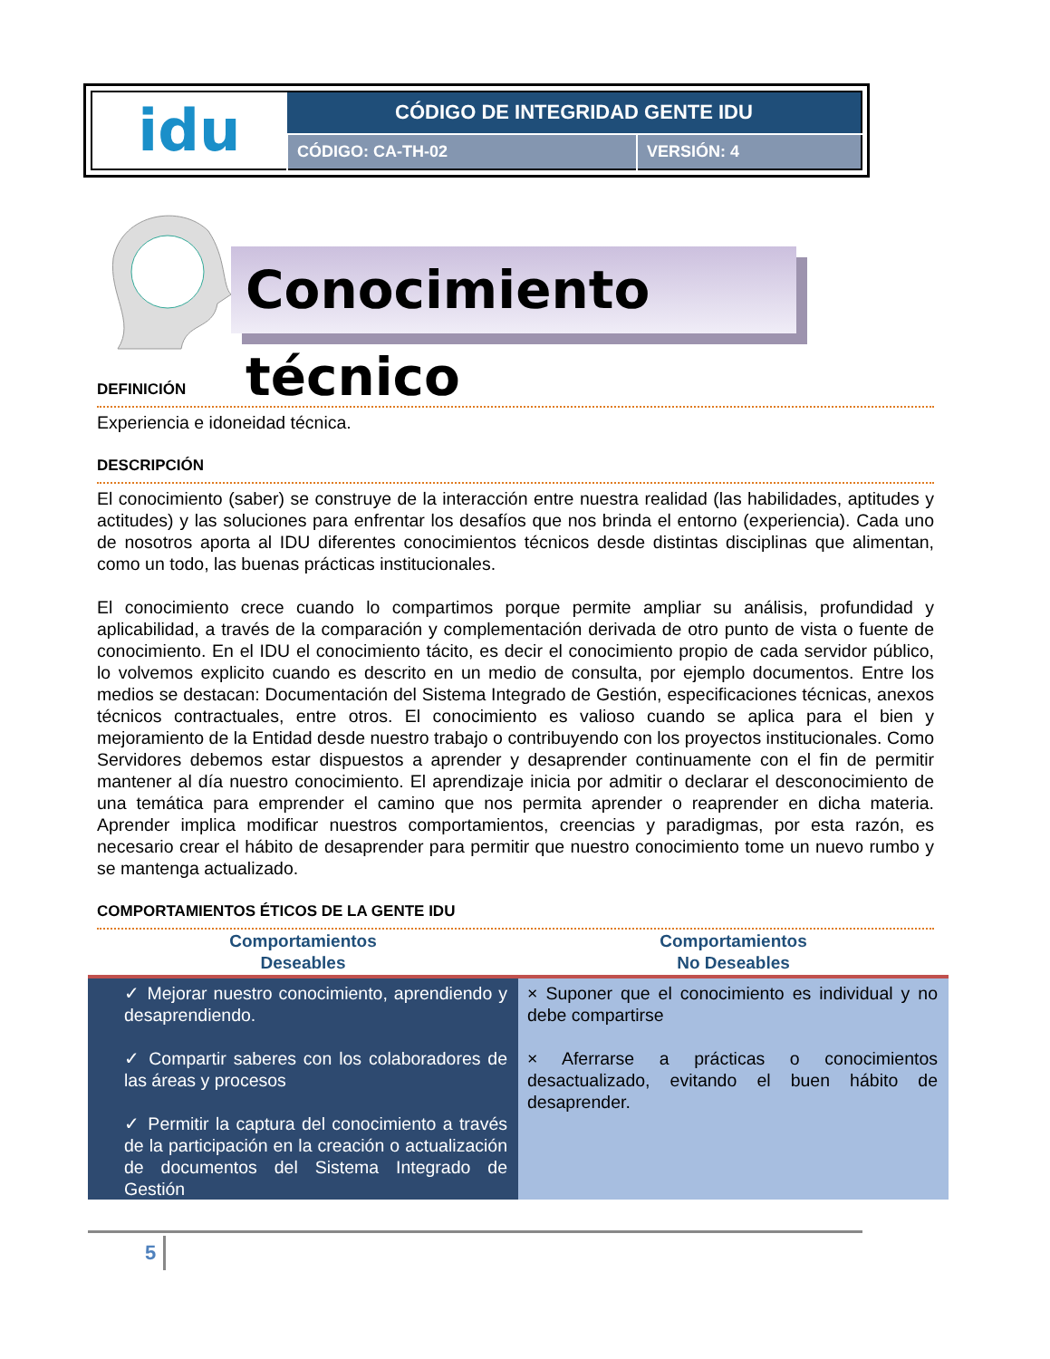| idu | CÓDIGO DE INTEGRIDAD GENTE IDU | |
| | CÓDIGO: CA-TH-02 | VERSIÓN: 4 |
Conocimiento técnico
DEFINICIÓN
Experiencia e idoneidad técnica.
DESCRIPCIÓN
El conocimiento (saber) se construye de la interacción entre nuestra realidad (las habilidades, aptitudes y actitudes) y las soluciones para enfrentar los desafíos que nos brinda el entorno (experiencia). Cada uno de nosotros aporta al IDU diferentes conocimientos técnicos desde distintas disciplinas que alimentan, como un todo, las buenas prácticas institucionales.
El conocimiento crece cuando lo compartimos porque permite ampliar su análisis, profundidad y aplicabilidad, a través de la comparación y complementación derivada de otro punto de vista o fuente de conocimiento. En el IDU el conocimiento tácito, es decir el conocimiento propio de cada servidor público, lo volvemos explicito cuando es descrito en un medio de consulta, por ejemplo documentos. Entre los medios se destacan: Documentación del Sistema Integrado de Gestión, especificaciones técnicas, anexos técnicos contractuales, entre otros. El conocimiento es valioso cuando se aplica para el bien y mejoramiento de la Entidad desde nuestro trabajo o contribuyendo con los proyectos institucionales. Como Servidores debemos estar dispuestos a aprender y desaprender continuamente con el fin de permitir mantener al día nuestro conocimiento. El aprendizaje inicia por admitir o declarar el desconocimiento de una temática para emprender el camino que nos permita aprender o reaprender en dicha materia. Aprender implica modificar nuestros comportamientos, creencias y paradigmas, por esta razón, es necesario crear el hábito de desaprender para permitir que nuestro conocimiento tome un nuevo rumbo y se mantenga actualizado.
COMPORTAMIENTOS ÉTICOS DE LA GENTE IDU
| Comportamientos Deseables | Comportamientos No Deseables |
| --- | --- |
| ✓ Mejorar nuestro conocimiento, aprendiendo y desaprendiendo. ✓ Compartir saberes con los colaboradores de las áreas y procesos ✓ Permitir la captura del conocimiento a través de la participación en la creación o actualización de documentos del Sistema Integrado de Gestión | × Suponer que el conocimiento es individual y no debe compartirse × Aferrarse a prácticas o conocimientos desactualizado, evitando el buen hábito de desaprender. |
5